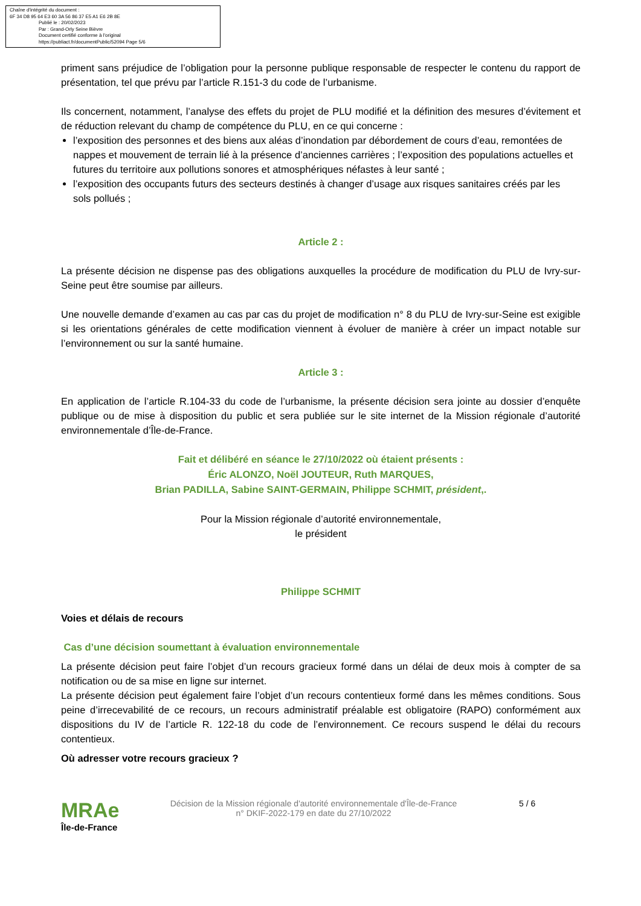Chaîne d'intégrité du document :
6F 34 D8 95 64 E3 60 3A 56 86 37 E5 A1 E6 2B 8E
Publié le : 20/02/2023
Par : Grand-Orly Seine Bièvre
Document certifié conforme à l'original
https://publiact.fr/documentPublic/52094 Page 5/6
priment sans préjudice de l’obligation pour la personne publique responsable de respecter le contenu du rapport de présentation, tel que prévu par l’article R.151-3 du code de l’urbanisme.
Ils concernent, notamment, l’analyse des effets du projet de PLU modifié et la définition des mesures d’évitement et de réduction relevant du champ de compétence du PLU, en ce qui concerne :
l’exposition des personnes et des biens aux aléas d’inondation par débordement de cours d’eau, remontées de nappes et mouvement de terrain lié à la présence d’anciennes carrières ; l’exposition des populations actuelles et futures du territoire aux pollutions sonores et atmosphériques néfastes à leur santé ;
l’exposition des occupants futurs des secteurs destinés à changer d’usage aux risques sanitaires créés par les sols pollués ;
Article 2 :
La présente décision ne dispense pas des obligations auxquelles la procédure de modification du PLU de Ivry-sur-Seine peut être soumise par ailleurs.
Une nouvelle demande d’examen au cas par cas du projet de modification n° 8 du PLU de Ivry-sur-Seine est exigible si les orientations générales de cette modification viennent à évoluer de manière à créer un impact notable sur l’environnement ou sur la santé humaine.
Article 3 :
En application de l’article R.104-33 du code de l’urbanisme, la présente décision sera jointe au dossier d’enquête publique ou de mise à disposition du public et sera publiée sur le site internet de la Mission régionale d’autorité environnementale d’Île-de-France.
Fait et délibéré en séance le 27/10/2022 où étaient présents :
Éric ALONZO, Noël JOUTEUR, Ruth MARQUES,
Brian PADILLA, Sabine SAINT-GERMAIN, Philippe SCHMIT, président,.
Pour la Mission régionale d’autorité environnementale,
le président
Philippe SCHMIT
Voies et délais de recours
Cas d’une décision soumettant à évaluation environnementale
La présente décision peut faire l’objet d’un recours gracieux formé dans un délai de deux mois à compter de sa notification ou de sa mise en ligne sur internet.
La présente décision peut également faire l’objet d’un recours contentieux formé dans les mêmes conditions. Sous peine d’irrecevabilité de ce recours, un recours administratif préalable est obligatoire (RAPO) conformément aux dispositions du IV de l’article R. 122-18 du code de l’environnement. Ce recours suspend le délai du recours contentieux.
Où adresser votre recours gracieux ?
MRAe
Île-de-France
Décision de la Mission régionale d'autorité environnementale d'Île-de-France
n° DKIF-2022-179 en date du 27/10/2022
5 / 6